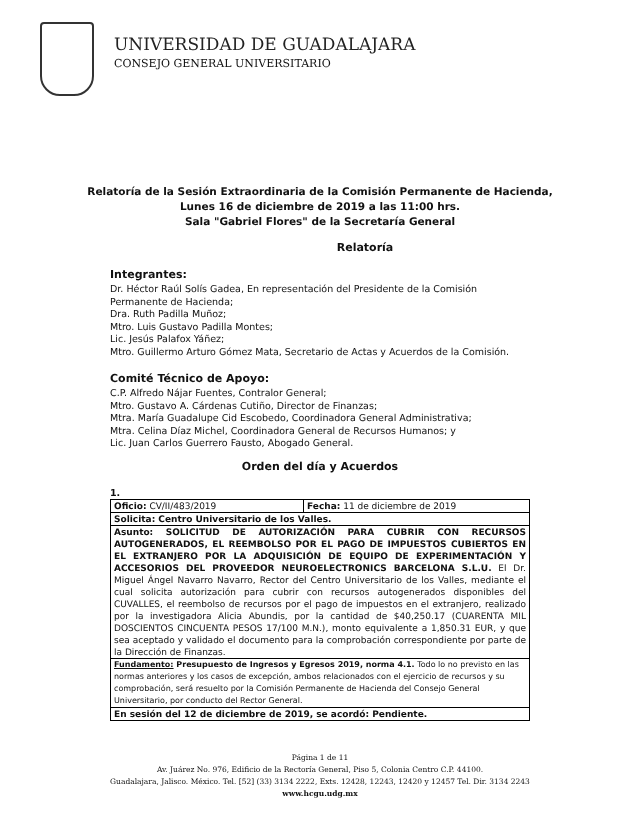UNIVERSIDAD DE GUADALAJARA
CONSEJO GENERAL UNIVERSITARIO
Relatoría de la Sesión Extraordinaria de la Comisión Permanente de Hacienda,
Lunes 16 de diciembre de 2019 a las 11:00 hrs.
Sala "Gabriel Flores" de la Secretaría General
Relatoría
Integrantes:
Dr. Héctor Raúl Solís Gadea, En representación del Presidente de la Comisión Permanente de Hacienda;
Dra. Ruth Padilla Muñoz;
Mtro. Luis Gustavo Padilla Montes;
Lic. Jesús Palafox Yáñez;
Mtro. Guillermo Arturo Gómez Mata, Secretario de Actas y Acuerdos de la Comisión.
Comité Técnico de Apoyo:
C.P. Alfredo Nájar Fuentes, Contralor General;
Mtro. Gustavo A. Cárdenas Cutiño, Director de Finanzas;
Mtra. María Guadalupe Cid Escobedo, Coordinadora General Administrativa;
Mtra. Celina Díaz Michel, Coordinadora General de Recursos Humanos; y
Lic. Juan Carlos Guerrero Fausto, Abogado General.
Orden del día y Acuerdos
1.
| Oficio: CV/II/483/2019 | Fecha: 11 de diciembre de 2019 |
| Solicita: Centro Universitario de los Valles. | |
| Asunto: SOLICITUD DE AUTORIZACIÓN PARA CUBRIR CON RECURSOS AUTOGENERADOS, EL REEMBOLSO POR EL PAGO DE IMPUESTOS CUBIERTOS EN EL EXTRANJERO POR LA ADQUISICIÓN DE EQUIPO DE EXPERIMENTACIÓN Y ACCESORIOS DEL PROVEEDOR NEUROELECTRONICS BARCELONA S.L.U. El Dr. Miguel Ángel Navarro Navarro, Rector del Centro Universitario de los Valles, mediante el cual solicita autorización para cubrir con recursos autogenerados disponibles del CUVALLES, el reembolso de recursos por el pago de impuestos en el extranjero, realizado por la investigadora Alicia Abundis, por la cantidad de $40,250.17 (CUARENTA MIL DOSCIENTOS CINCUENTA PESOS 17/100 M.N.), monto equivalente a 1,850.31 EUR, y que sea aceptado y validado el documento para la comprobación correspondiente por parte de la Dirección de Finanzas. | |
| Fundamento: Presupuesto de Ingresos y Egresos 2019, norma 4.1. Todo lo no previsto en las normas anteriores y los casos de excepción, ambos relacionados con el ejercicio de recursos y su comprobación, será resuelto por la Comisión Permanente de Hacienda del Consejo General Universitario, por conducto del Rector General. | |
| En sesión del 12 de diciembre de 2019, se acordó: Pendiente. | |
Página 1 de 11
Av. Juárez No. 976, Edificio de la Rectoría General, Piso 5, Colonia Centro C.P. 44100.
Guadalajara, Jalisco. México. Tel. [52] (33) 3134 2222, Exts. 12428, 12243, 12420 y 12457 Tel. Dir. 3134 2243
www.hcgu.udg.mx